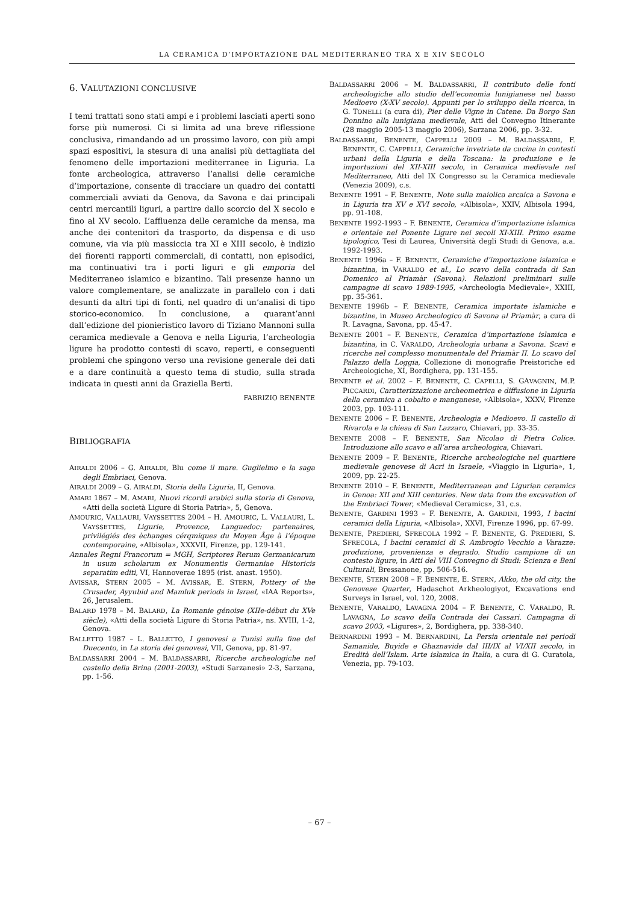LA CERAMICA D’IMPORTAZIONE DAL MEDITERRANEO TRA X E XIV SECOLO
6. VALUTAZIONI CONCLUSIVE
I temi trattati sono stati ampi e i problemi lasciati aperti sono forse più numerosi. Ci si limita ad una breve riflessione conclusiva, rimandando ad un prossimo lavoro, con più ampi spazi espositivi, la stesura di una analisi più dettagliata del fenomeno delle importazioni mediterranee in Liguria. La fonte archeologica, attraverso l’analisi delle ceramiche d’importazione, consente di tracciare un quadro dei contatti commerciali avviati da Genova, da Savona e dai principali centri mercantili liguri, a partire dallo scorcio del X secolo e fino al XV secolo. L’affluenza delle ceramiche da mensa, ma anche dei contenitori da trasporto, da dispensa e di uso comune, via via più massiccia tra XI e XIII secolo, è indizio dei fiorenti rapporti commerciali, di contatti, non episodici, ma continuativi tra i porti liguri e gli emporia del Mediterraneo islamico e bizantino. Tali presenze hanno un valore complementare, se analizzate in parallelo con i dati desunti da altri tipi di fonti, nel quadro di un’analisi di tipo storico-economico. In conclusione, a quarant’anni dall’edizione del pionieristico lavoro di Tiziano Mannoni sulla ceramica medievale a Genova e nella Liguria, l’archeologia ligure ha prodotto contesti di scavo, reperti, e conseguenti problemi che spingono verso una revisione generale dei dati e a dare continuità a questo tema di studio, sulla strada indicata in questi anni da Graziella Berti.
FABRIZIO BENENTE
BIBLIOGRAFIA
AIRALDI 2006 – G. AIRALDI, Blu come il mare. Guglielmo e la saga degli Embriaci, Genova.
AIRALDI 2009 – G. AIRALDI, Storia della Liguria, II, Genova.
AMARI 1867 – M. AMARI, Nuovi ricordi arabici sulla storia di Genova, «Atti della società Ligure di Storia Patria», 5, Genova.
AMOURIC, VALLAURI, VAYSSETTES 2004 – H. AMOURIC, L. VALLAURI, L. VAYSSETTES, Ligurie, Provence, Languedoc: partenaires, privilégiés des èchanges cérqmiques du Moyen Âge à l’époque contemporaine, «Albisola», XXXVII, Firenze, pp. 129-141.
Annales Regni Francorum = MGH, Scriptores Rerum Germanicarum in usum scholarum ex Monumentis Germaniae Historicis separatim editi, VI, Hannoverae 1895 (rist. anast. 1950).
AVISSAR, STERN 2005 – M. AVISSAR, E. STERN, Pottery of the Crusader, Ayyubid and Mamluk periods in Israel, «IAA Reports», 26, Jerusalem.
BALARD 1978 – M. BALARD, La Romanie génoise (XIIe-début du XVe siècle), «Atti della società Ligure di Storia Patria», ns. XVIII, 1-2, Genova.
BALLETTO 1987 – L. BALLETTO, I genovesi a Tunisi sulla fine del Duecento, in La storia dei genovesi, VII, Genova, pp. 81-97.
BALDASSARRI 2004 – M. BALDASSARRI, Ricerche archeologiche nel castello della Brina (2001-2003), «Studi Sarzanesi» 2-3, Sarzana, pp. 1-56.
BALDASSARRI 2006 – M. BALDASSARRI, Il contributo delle fonti archeologiche allo studio dell’economia lunigianese nel basso Medioevo (X-XV secolo). Appunti per lo sviluppo della ricerca, in G. TONELLI (a cura di), Pier delle Vigne in Catene. Da Borgo San Donnino alla lunigiana medievale, Atti del Convegno Itinerante (28 maggio 2005-13 maggio 2006), Sarzana 2006, pp. 3-32.
BALDASSARRI, BENENTE, CAPPELLI 2009 – M. BALDASSARRI, F. BENENTE, C. CAPPELLI, Ceramiche invetriate da cucina in contesti urbani della Liguria e della Toscana: la produzione e le importazioni del XII-XIII secolo, in Ceramica medievale nel Mediterraneo, Atti del IX Congresso su la Ceramica medievale (Venezia 2009), c.s.
BENENTE 1991 – F. BENENTE, Note sulla maiolica arcaica a Savona e in Liguria tra XV e XVI secolo, «Albisola», XXIV, Albisola 1994, pp. 91-108.
BENENTE 1992-1993 – F. BENENTE, Ceramica d’importazione islamica e orientale nel Ponente Ligure nei secoli XI-XIII. Primo esame tipologico, Tesi di Laurea, Università degli Studi di Genova, a.a. 1992-1993.
BENENTE 1996a – F. BENENTE, Ceramiche d’importazione islamica e bizantina, in VARALDO et al., Lo scavo della contrada di San Domenico al Priamàr (Savona). Relazioni preliminari sulle campagne di scavo 1989-1995, «Archeologia Medievale», XXIII, pp. 35-361.
BENENTE 1996b – F. BENENTE, Ceramica importate islamiche e bizantine, in Museo Archeologico di Savona al Priamàr, a cura di R. Lavagna, Savona, pp. 45-47.
BENENTE 2001 – F. BENENTE, Ceramica d’importazione islamica e bizantina, in C. VARALDO, Archeologia urbana a Savona. Scavi e ricerche nel complesso monumentale del Priamàr II. Lo scavo del Palazzo della Loggia, Collezione di monografie Preistoriche ed Archeologiche, XI, Bordighera, pp. 131-155.
BENENTE et al. 2002 – F. BENENTE, C. CAPELLI, S. GAVAGNIN, M.P. PICCARDI, Caratterizzazione archeometrica e diffusione in Liguria della ceramica a cobalto e manganese, «Albisola», XXXV, Firenze 2003, pp. 103-111.
BENENTE 2006 – F. BENENTE, Archeologia e Medioevo. Il castello di Rivarola e la chiesa di San Lazzaro, Chiavari, pp. 33-35.
BENENTE 2008 – F. BENENTE, San Nicolao di Pietra Colice. Introduzione allo scavo e all’area archeologica, Chiavari.
BENENTE 2009 – F. BENENTE, Ricerche archeologiche nel quartiere medievale genovese di Acri in Israele, «Viaggio in Liguria», 1, 2009, pp. 22-25.
BENENTE 2010 – F. BENENTE, Mediterranean and Ligurian ceramics in Genoa: XII and XIII centuries. New data from the excavation of the Embriaci Tower, «Medieval Ceramics», 31, c.s.
BENENTE, GARDINI 1993 – F. BENENTE, A. GARDINI, 1993, I bacini ceramici della Liguria, «Albisola», XXVI, Firenze 1996, pp. 67-99.
BENENTE, PREDIERI, SFRECOLA 1992 – F. BENENTE, G. PREDIERI, S. SFRECOLA, I bacini ceramici di S. Ambrogio Vecchio a Varazze: produzione, provenienza e degrado. Studio campione di un contesto ligure, in Atti del VIII Convegno di Studi: Scienza e Beni Culturali, Bressanone, pp. 506-516.
BENENTE, STERN 2008 – F. BENENTE, E. STERN, Akko, the old city, the Genovese Quarter, Hadaschot Arkheologiyot, Excavations end Surveys in Israel, vol. 120, 2008.
BENENTE, VARALDO, LAVAGNA 2004 – F. BENENTE, C. VARALDO, R. LAVAGNA, Lo scavo della Contrada dei Cassari. Campagna di scavo 2003, «Ligures», 2, Bordighera, pp. 338-340.
BERNARDINI 1993 – M. BERNARDINI, La Persia orientale nei periodi Samanide, Buyide e Ghaznavide dal III/IX al VI/XII secolo, in Eredità dell’Islam. Arte islamica in Italia, a cura di G. Curatola, Venezia, pp. 79-103.
– 67 –